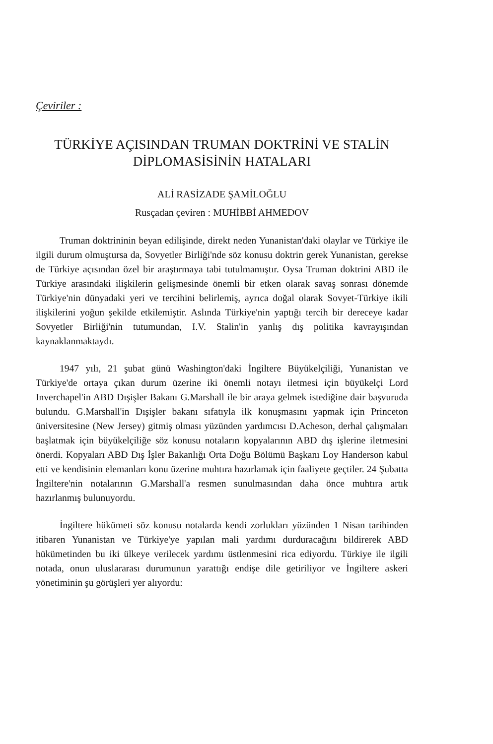Çeviriler :
TÜRKİYE AÇISINDAN TRUMAN DOKTRİNİ VE STALİN
DİPLOMASİSİNİN HATALARI
ALİ RASİZADE ŞAMİLOĞLU
Rusçadan çeviren : MUHİBBİ AHMEDOV
Truman doktrininin beyan edilişinde, direkt neden Yunanistan'daki olaylar ve Türkiye ile ilgili durum olmuştursa da, Sovyetler Birliği'nde söz konusu doktrin gerek Yunanistan, gerekse de Türkiye açısından özel bir araştırmaya tabi tutulmamıştır. Oysa Truman doktrini ABD ile Türkiye arasındaki ilişkilerin gelişmesinde önemli bir etken olarak savaş sonrası dönemde Türkiye'nin dünyadaki yeri ve tercihini belirlemiş, ayrıca doğal olarak Sovyet-Türkiye ikili ilişkilerini yoğun şekilde etkilemiştir. Aslında Türkiye'nin yaptığı tercih bir dereceye kadar Sovyetler Birliği'nin tutumundan, I.V. Stalin'in yanlış dış politika kavrayışından kaynaklanmaktaydı.
1947 yılı, 21 şubat günü Washington'daki İngiltere Büyükelçiliği, Yunanistan ve Türkiye'de ortaya çıkan durum üzerine iki önemli notayı iletmesi için büyükelçi Lord Inverchapel'in ABD Dışişler Bakanı G.Marshall ile bir araya gelmek istediğine dair başvuruda bulundu. G.Marshall'in Dışişler bakanı sıfatıyla ilk konuşmasını yapmak için Princeton üniversitesine (New Jersey) gitmiş olması yüzünden yardımcısı D.Acheson, derhal çalışmaları başlatmak için büyükelçiliğe söz konusu notaların kopyalarının ABD dış işlerine iletmesini önerdi. Kopyaları ABD Dış İşler Bakanlığı Orta Doğu Bölümü Başkanı Loy Handerson kabul etti ve kendisinin elemanları konu üzerine muhtıra hazırlamak için faaliyete geçtiler. 24 Şubatta İngiltere'nin notalarının G.Marshall'a resmen sunulmasından daha önce muhtıra artık hazırlanmış bulunuyordu.
İngiltere hükümeti söz konusu notalarda kendi zorlukları yüzünden 1 Nisan tarihinden itibaren Yunanistan ve Türkiye'ye yapılan mali yardımı durduracağını bildirerek ABD hükümetinden bu iki ülkeye verilecek yardımı üstlenmesini rica ediyordu. Türkiye ile ilgili notada, onun uluslararası durumunun yarattığı endişe dile getiriliyor ve İngiltere askeri yönetiminin şu görüşleri yer alıyordu: